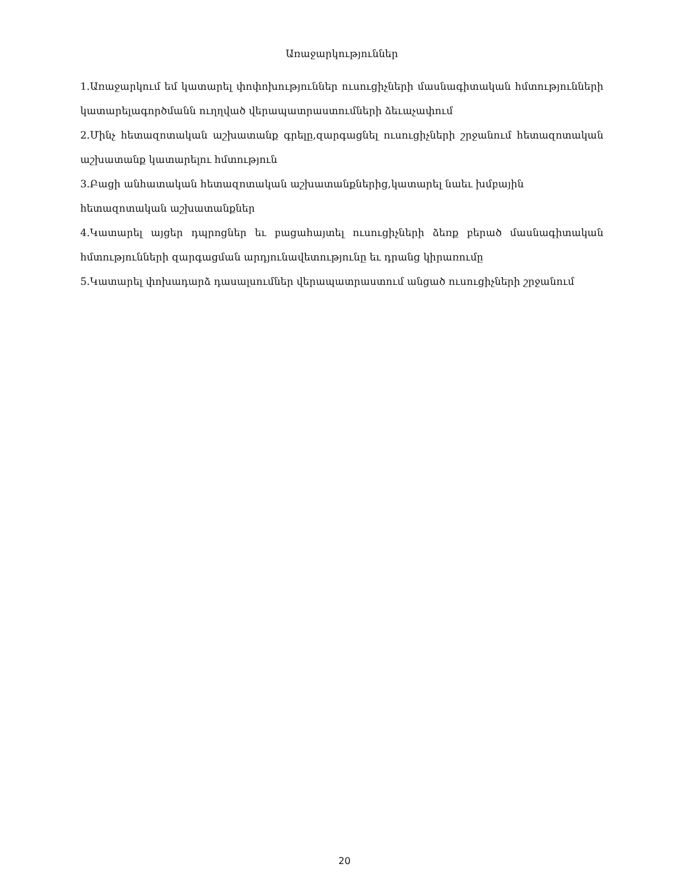Առաջարկություններ
1.Առաջարկում եմ կատարել փոփոխություններ ուսուցիչների մասնագիտական հմտությունների կատարելագործմանն ուղղված վերապատրաստումների ձեւաչափում
2.Մինչ հետազոտական աշխատանք գրելը,զարգացնել ուսուցիչների շրջանում հետազոտական աշխատանք կատարելու հմտություն
3.Բացի անհատական հետազոտական աշխատանքներից,կատարել նաեւ խմբային
հետազոտական աշխատանքներ
4.Կատարել այցեր դպրոցներ եւ բացահայտել ուսուցիչների ձեռք բերած մասնագիտական հմտությունների զարգացման արդյունավետությունը եւ դրանց կիրառումը
5.Կատարել փոխադարձ դասալսումներ վերապատրաստում անցած ուսուցիչների շրջանում
20